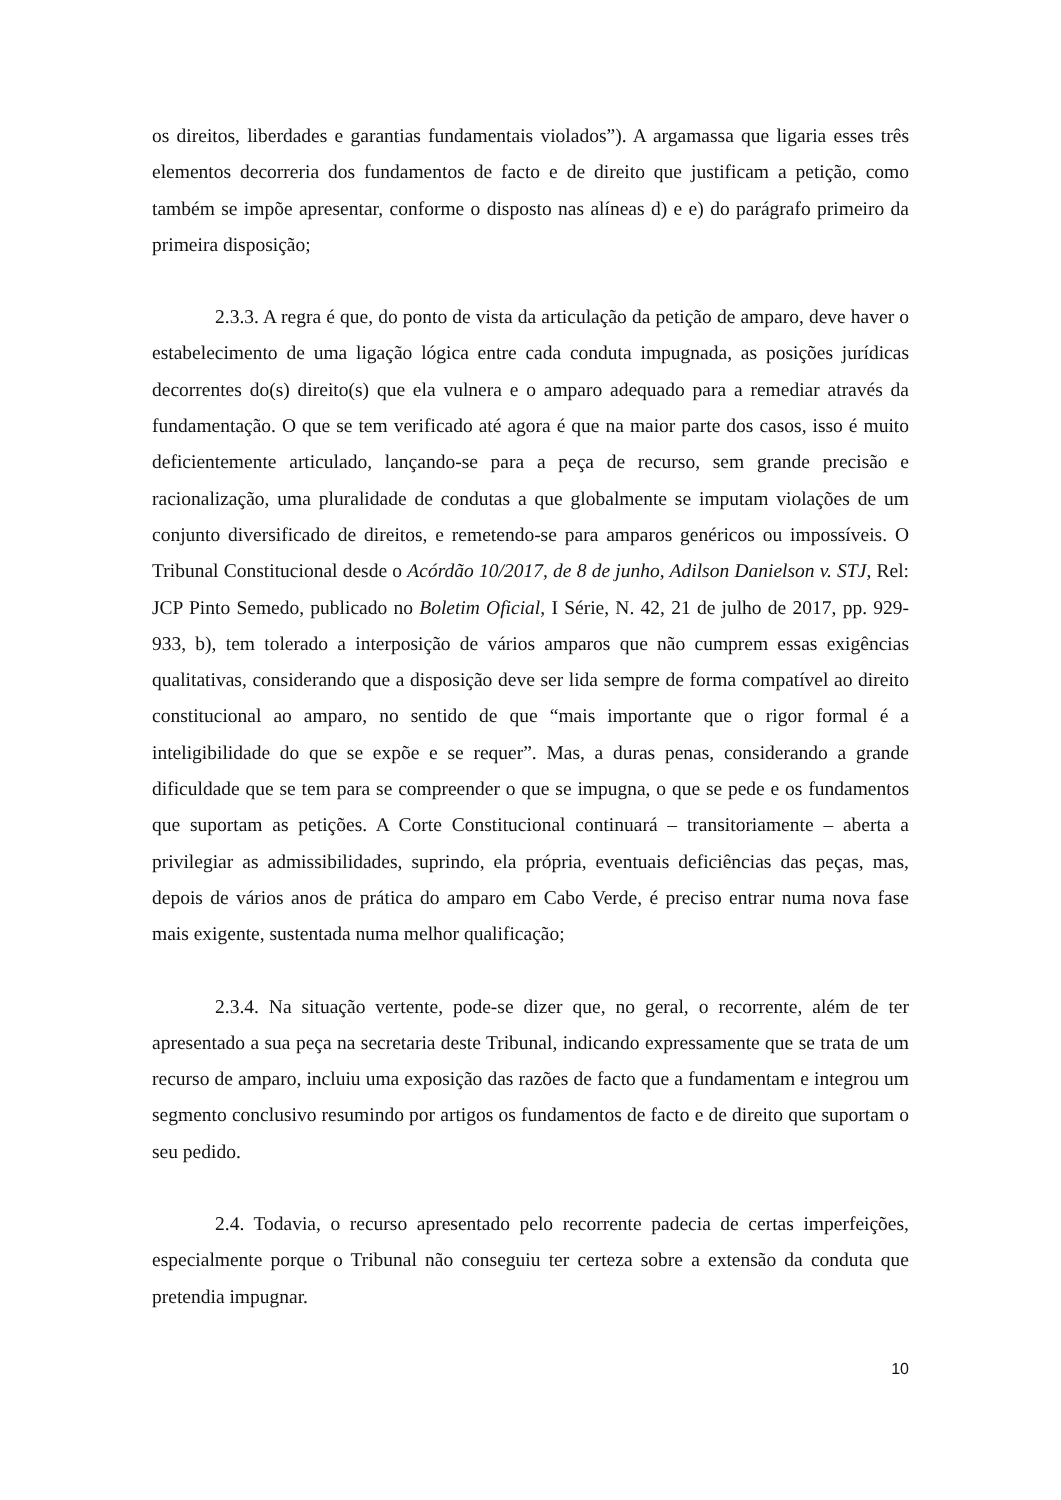os direitos, liberdades e garantias fundamentais violados”). A argamassa que ligaria esses três elementos decorreria dos fundamentos de facto e de direito que justificam a petição, como também se impõe apresentar, conforme o disposto nas alíneas d) e e) do parágrafo primeiro da primeira disposição;
2.3.3. A regra é que, do ponto de vista da articulação da petição de amparo, deve haver o estabelecimento de uma ligação lógica entre cada conduta impugnada, as posições jurídicas decorrentes do(s) direito(s) que ela vulnera e o amparo adequado para a remediar através da fundamentação. O que se tem verificado até agora é que na maior parte dos casos, isso é muito deficientemente articulado, lançando-se para a peça de recurso, sem grande precisão e racionalização, uma pluralidade de condutas a que globalmente se imputam violações de um conjunto diversificado de direitos, e remetendo-se para amparos genéricos ou impossíveis. O Tribunal Constitucional desde o Acórdão 10/2017, de 8 de junho, Adilson Danielson v. STJ, Rel: JCP Pinto Semedo, publicado no Boletim Oficial, I Série, N. 42, 21 de julho de 2017, pp. 929-933, b), tem tolerado a interposição de vários amparos que não cumprem essas exigências qualitativas, considerando que a disposição deve ser lida sempre de forma compatível ao direito constitucional ao amparo, no sentido de que “mais importante que o rigor formal é a inteligibilidade do que se expõe e se requer”. Mas, a duras penas, considerando a grande dificuldade que se tem para se compreender o que se impugna, o que se pede e os fundamentos que suportam as petições. A Corte Constitucional continuará – transitoriamente – aberta a privilegiar as admissibilidades, suprindo, ela própria, eventuais deficiências das peças, mas, depois de vários anos de prática do amparo em Cabo Verde, é preciso entrar numa nova fase mais exigente, sustentada numa melhor qualificação;
2.3.4. Na situação vertente, pode-se dizer que, no geral, o recorrente, além de ter apresentado a sua peça na secretaria deste Tribunal, indicando expressamente que se trata de um recurso de amparo, incluiu uma exposição das razões de facto que a fundamentam e integrou um segmento conclusivo resumindo por artigos os fundamentos de facto e de direito que suportam o seu pedido.
2.4. Todavia, o recurso apresentado pelo recorrente padecia de certas imperfeições, especialmente porque o Tribunal não conseguiu ter certeza sobre a extensão da conduta que pretendia impugnar.
10